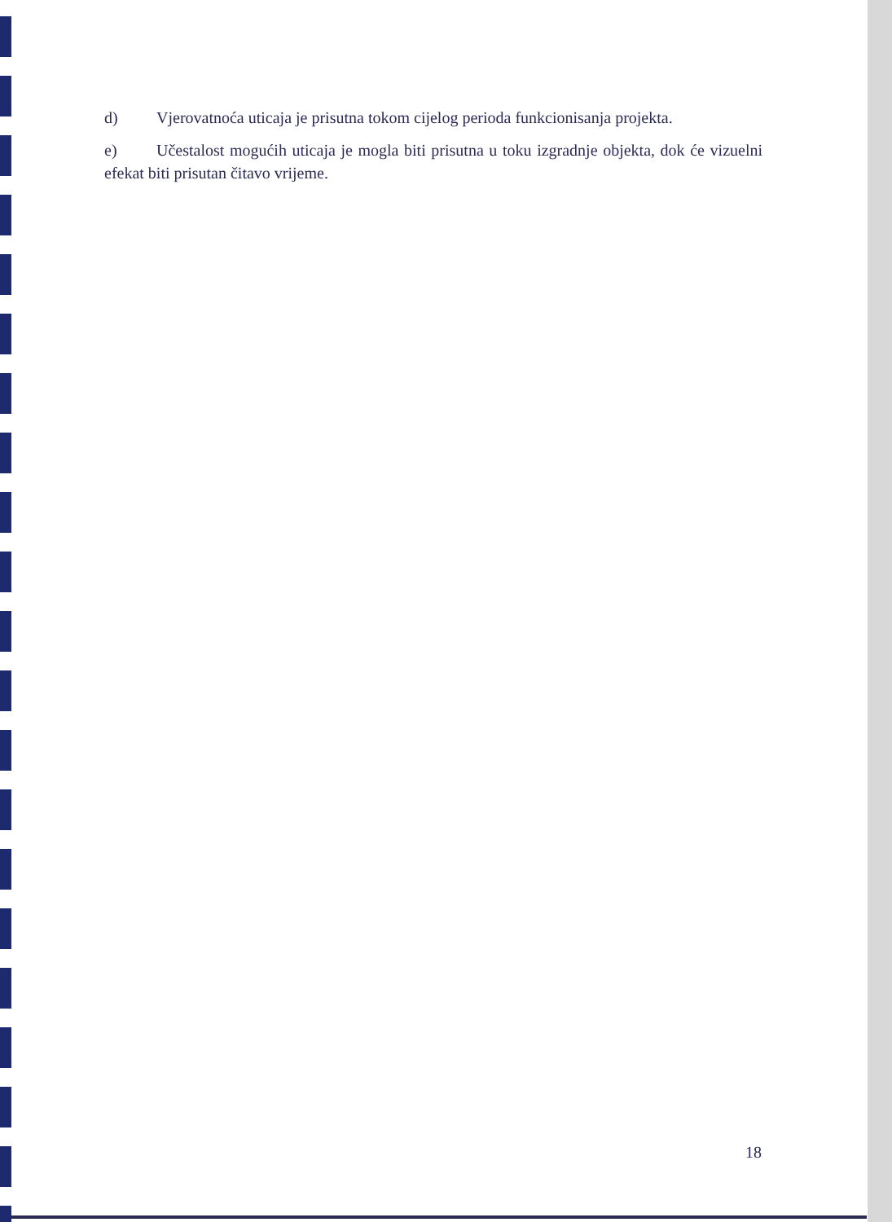d) Vjerovatnoća uticaja je prisutna tokom cijelog perioda funkcionisanja projekta.
e) Učestalost mogućih uticaja je mogla biti prisutna u toku izgradnje objekta, dok će vizuelni efekat biti prisutan čitavo vrijeme.
18